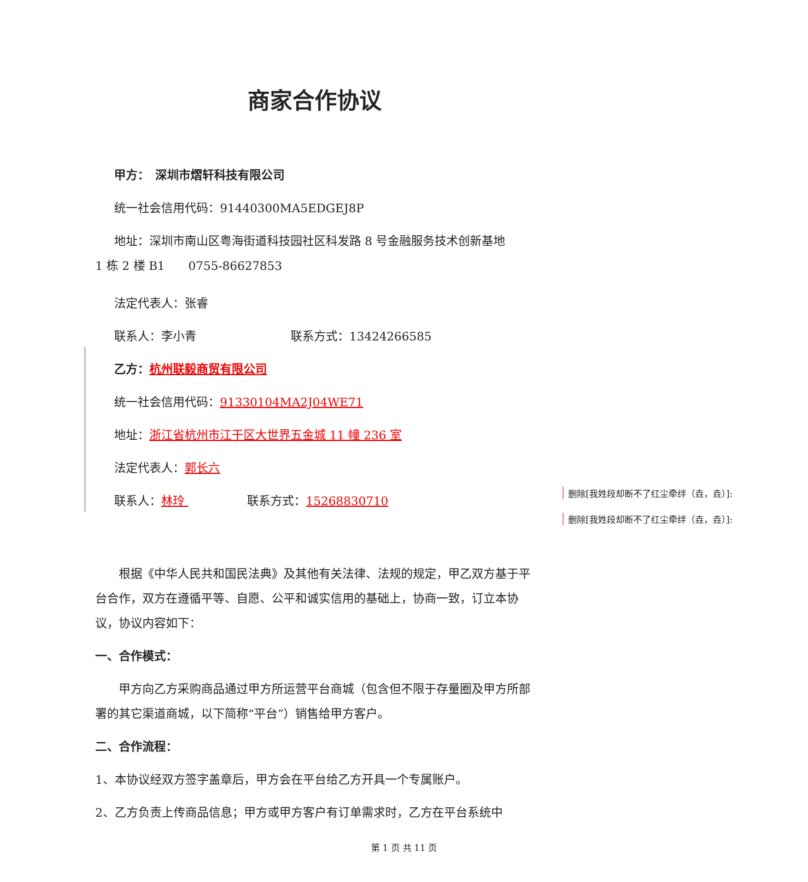商家合作协议
甲方：　深圳市熠轩科技有限公司
统一社会信用代码：91440300MA5EDGEJ8P
地址：深圳市南山区粤海街道科技园社区科发路 8 号金融服务技术创新基地
1 栋 2 楼 B1　　0755-86627853
法定代表人：张睿
联系人：李小青　　　　　　　　联系方式：13424266585
乙方：杭州联毅商贸有限公司
统一社会信用代码：91330104MA2J04WE71
地址：浙江省杭州市江干区大世界五金城 11 幢 236 室
法定代表人：郭长六
联系人：林玲 　　　　　联系方式：15268830710
根据《中华人民共和国民法典》及其他有关法律、法规的规定，甲乙双方基于平台合作，双方在遵循平等、自愿、公平和诚实信用的基础上，协商一致，订立本协议，协议内容如下：
一、合作模式：
甲方向乙方采购商品通过甲方所运营平台商城（包含但不限于存量圈及甲方所部署的其它渠道商城，以下简称“平台”）销售给甲方客户。
二、合作流程：
1、本协议经双方签字盖章后，甲方会在平台给乙方开具一个专属账户。
2、乙方负责上传商品信息；甲方或甲方客户有订单需求时，乙方在平台系统中
删除[我姓段却断不了红尘牵绊（垚，垚）]:
删除[我姓段却断不了红尘牵绊（垚，垚）]:
第 1 页 共 11 页